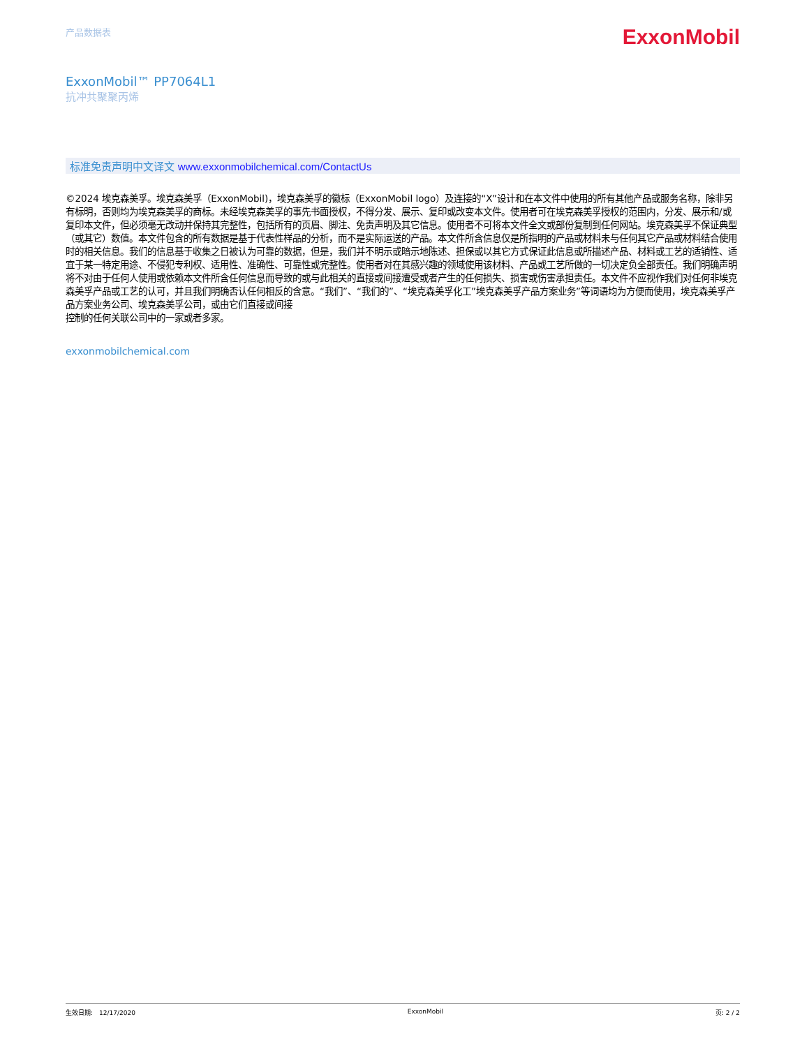产品数据表
ExxonMobil
ExxonMobil™ PP7064L1
抗冲共聚聚丙烯
标准免责声明中文译文 www.exxonmobilchemical.com/ContactUs
©2024 埃克森美孚。埃克森美孚（ExxonMobil)，埃克森美孚的徽标（ExxonMobil logo）及连接的“X”设计和在本文件中使用的所有其他产品或服务名称，除非另有标明，否则均为埃克森美孚的商标。未经埃克森美孚的事先书面授权，不得分发、展示、复印或改变本文件。使用者可在埃克森美孚授权的范围内，分发、展示和/或复印本文件，但必须毫无改动并保持其完整性，包括所有的页眉、脚注、免责声明及其它信息。使用者不可将本文件全文或部份复制到任何网站。埃克森美孚不保证典型（或其它）数值。本文件包含的所有数据是基于代表性样品的分析，而不是实际运送的产品。本文件所含信息仅是所指明的产品或材料未与任何其它产品或材料结合使用时的相关信息。我们的信息基于收集之日被认为可靠的数据，但是，我们并不明示或暗示地陈述、担保或以其它方式保证此信息或所描述产品、材料或工艺的适销性、适宜于某一特定用途、不侵犯专利权、适用性、准确性、可靠性或完整性。使用者对在其感兴趣的领域使用该材料、产品或工艺所做的一切决定负全部责任。我们明确声明将不对由于任何人使用或依赖本文件所含任何信息而导致的或与此相关的直接或间接遭受或者产生的任何损失、损害或伤害承担责任。本文件不应视作我们对任何非埃克森美孚产品或工艺的认可，并且我们明确否认任何相反的含意。“我们”、“我们的”、“埃克森美孚化工”埃克森美孚产品方案业务”等词语均为方便而使用，埃克森美孚产品方案业务公司、埃克森美孚公司，或由它们直接或间接
控制的任何关联公司中的一家或者多家。
exxonmobilchemical.com
生效日期:　12/17/2020 ExxonMobil 页: 2 / 2